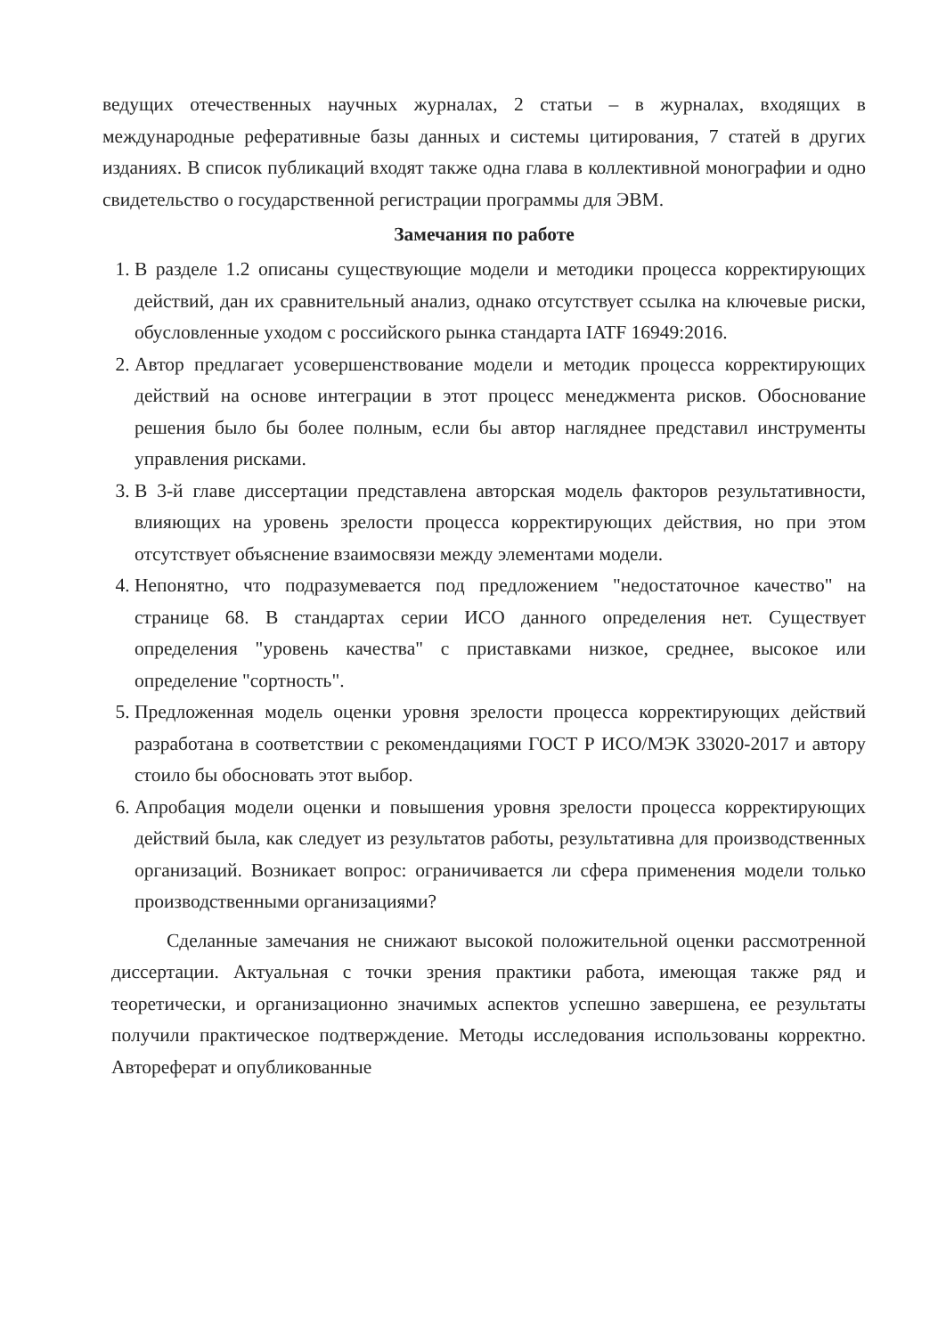ведущих отечественных научных журналах, 2 статьи – в журналах, входящих в международные реферативные базы данных и системы цитирования, 7 статей в других изданиях. В список публикаций входят также одна глава в коллективной монографии и одно свидетельство о государственной регистрации программы для ЭВМ.
Замечания по работе
1. В разделе 1.2 описаны существующие модели и методики процесса корректирующих действий, дан их сравнительный анализ, однако отсутствует ссылка на ключевые риски, обусловленные уходом с российского рынка стандарта IATF 16949:2016.
2. Автор предлагает усовершенствование модели и методик процесса корректирующих действий на основе интеграции в этот процесс менеджмента рисков. Обоснование решения было бы более полным, если бы автор нагляднее представил инструменты управления рисками.
3. В 3-й главе диссертации представлена авторская модель факторов результативности, влияющих на уровень зрелости процесса корректирующих действия, но при этом отсутствует объяснение взаимосвязи между элементами модели.
4. Непонятно, что подразумевается под предложением "недостаточное качество" на странице 68. В стандартах серии ИСО данного определения нет. Существует определения "уровень качества" с приставками низкое, среднее, высокое или определение "сортность".
5. Предложенная модель оценки уровня зрелости процесса корректирующих действий разработана в соответствии с рекомендациями ГОСТ Р ИСО/МЭК 33020-2017 и автору стоило бы обосновать этот выбор.
6. Апробация модели оценки и повышения уровня зрелости процесса корректирующих действий была, как следует из результатов работы, результативна для производственных организаций. Возникает вопрос: ограничивается ли сфера применения модели только производственными организациями?
Сделанные замечания не снижают высокой положительной оценки рассмотренной диссертации. Актуальная с точки зрения практики работа, имеющая также ряд и теоретически, и организационно значимых аспектов успешно завершена, ее результаты получили практическое подтверждение. Методы исследования использованы корректно. Автореферат и опубликованные